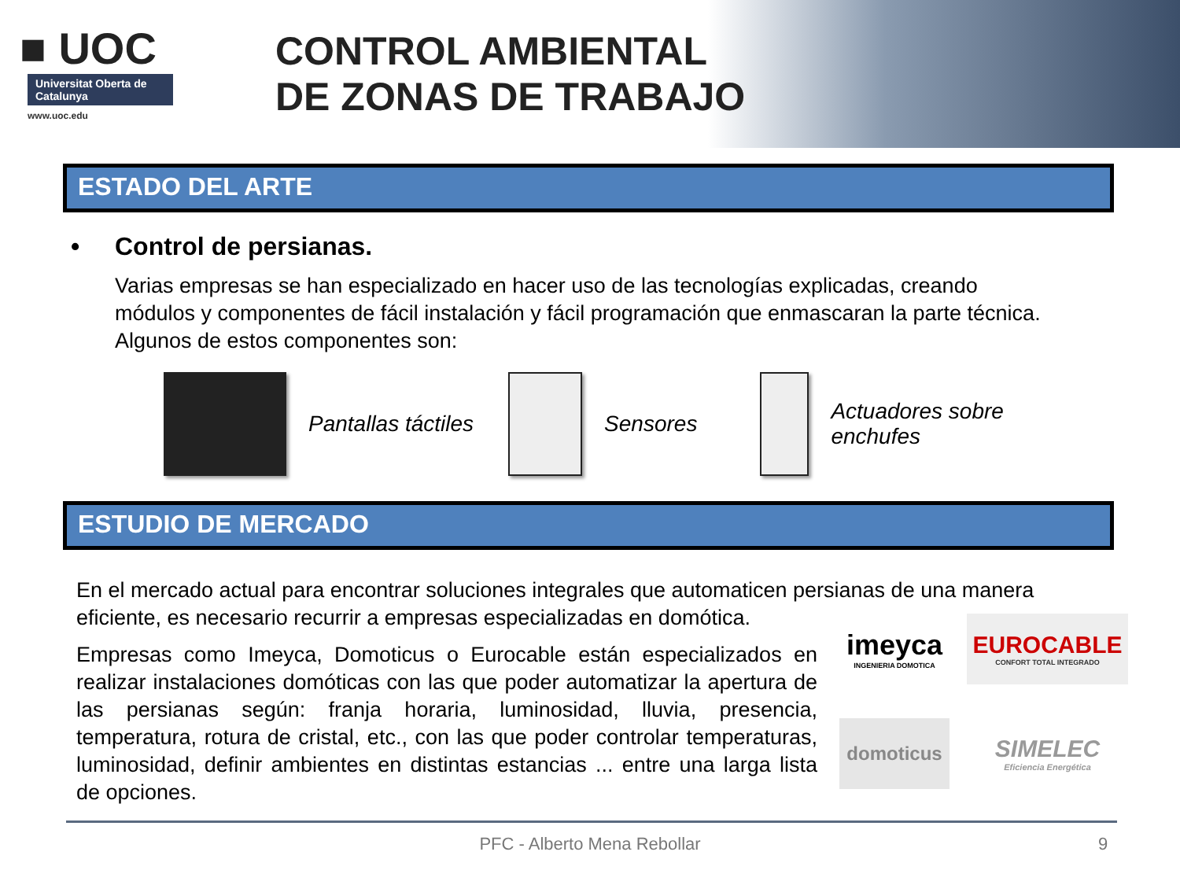■ UOC
Universitat Oberta de Catalunya
www.uoc.edu
CONTROL AMBIENTAL
DE ZONAS DE TRABAJO
ESTADO DEL ARTE
• Control de persianas.
Varias empresas se han especializado en hacer uso de las tecnologías explicadas, creando módulos y componentes de fácil instalación y fácil programación que enmascaran la parte técnica. Algunos de estos componentes son:
Pantallas táctiles Sensores
Actuadores sobre
enchufes
ESTUDIO DE MERCADO
En el mercado actual para encontrar soluciones integrales que automaticen persianas de una manera eficiente, es necesario recurrir a empresas especializadas en domótica.
Empresas como Imeyca, Domoticus o Eurocable están especializados en realizar instalaciones domóticas con las que poder automatizar la apertura de las persianas según: franja horaria, luminosidad, lluvia, presencia, temperatura, rotura de cristal, etc., con las que poder controlar temperaturas, luminosidad, definir ambientes en distintas estancias ... entre una larga lista de opciones.
imeyca
INGENIERIA DOMOTICA
EUROCABLE
CONFORT TOTAL INTEGRADO
domoticus
SIMELEC
Eficiencia Energética
PFC - Alberto Mena Rebollar 9